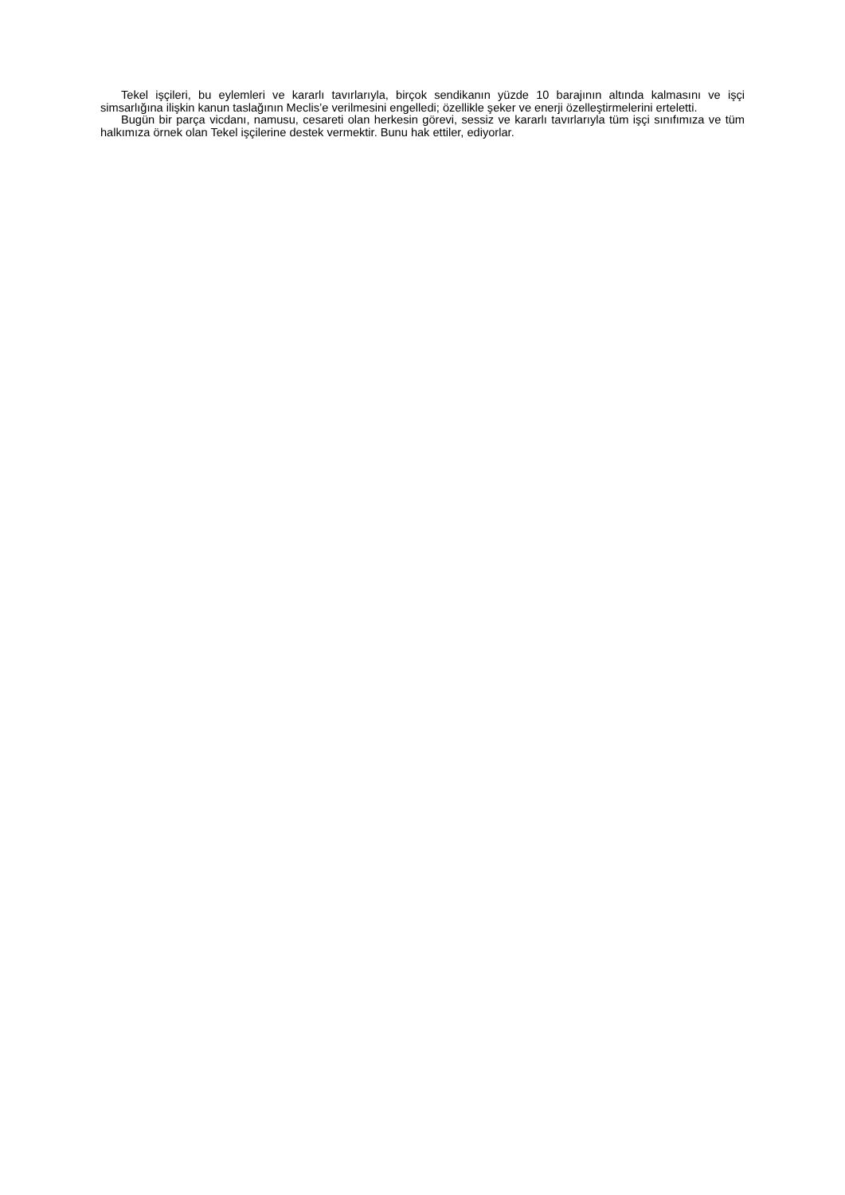Tekel işçileri, bu eylemleri ve kararlı tavırlarıyla, birçok sendikanın yüzde 10 barajının altında kalmasını ve işçi simsarlığına ilişkin kanun taslağının Meclis’e verilmesini engelledi; özellikle şeker ve enerji özelleştirmelerini erteletti.
Bugün bir parça vicdanı, namusu, cesareti olan herkesin görevi, sessiz ve kararlı tavırlarıyla tüm işçi sınıfımıza ve tüm halkımıza örnek olan Tekel işçilerine destek vermektir. Bunu hak ettiler, ediyorlar.